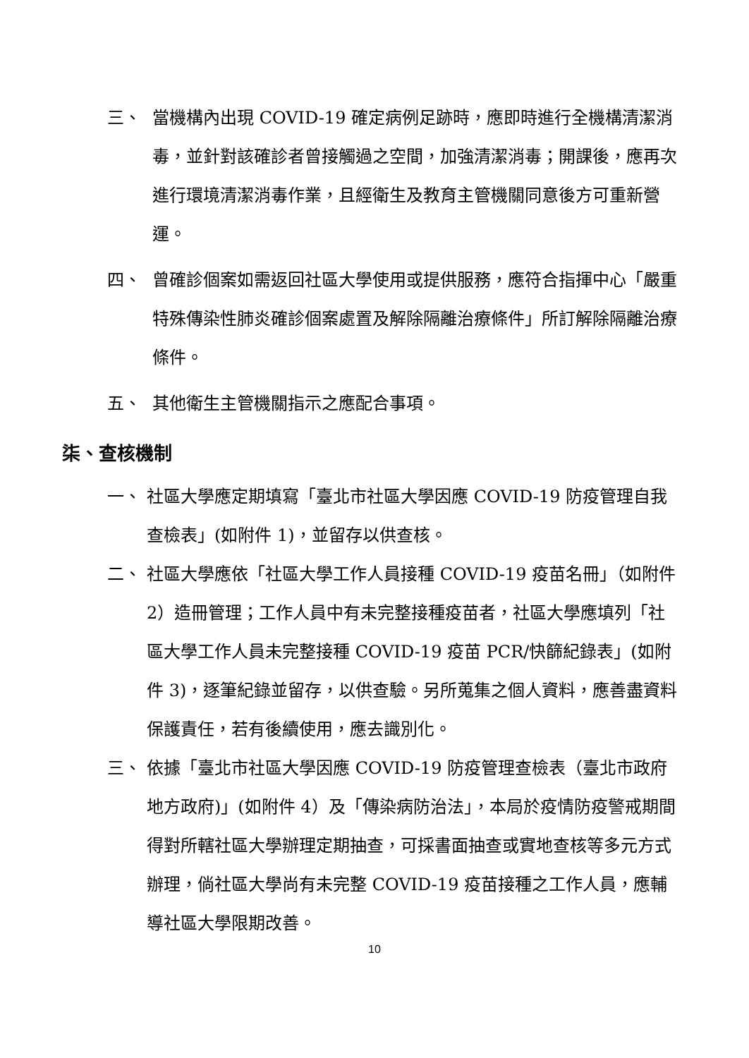三、 當機構內出現 COVID-19 確定病例足跡時，應即時進行全機構清潔消毒，並針對該確診者曾接觸過之空間，加強清潔消毒；開課後，應再次進行環境清潔消毒作業，且經衛生及教育主管機關同意後方可重新營運。
四、 曾確診個案如需返回社區大學使用或提供服務，應符合指揮中心「嚴重特殊傳染性肺炎確診個案處置及解除隔離治療條件」所訂解除隔離治療條件。
五、 其他衛生主管機關指示之應配合事項。
柒、查核機制
一、 社區大學應定期填寫「臺北市社區大學因應 COVID-19 防疫管理自我查檢表」(如附件 1)，並留存以供查核。
二、 社區大學應依「社區大學工作人員接種 COVID-19 疫苗名冊」（如附件 2）造冊管理；工作人員中有未完整接種疫苗者，社區大學應填列「社區大學工作人員未完整接種 COVID-19 疫苗 PCR/快篩紀錄表」(如附件 3)，逐筆紀錄並留存，以供查驗。另所蒐集之個人資料，應善盡資料保護責任，若有後續使用，應去識別化。
三、 依據「臺北市社區大學因應 COVID-19 防疫管理查檢表（臺北市政府地方政府)」(如附件 4）及「傳染病防治法」，本局於疫情防疫警戒期間得對所轄社區大學辦理定期抽查，可採書面抽查或實地查核等多元方式辦理，倘社區大學尚有未完整 COVID-19 疫苗接種之工作人員，應輔導社區大學限期改善。
10